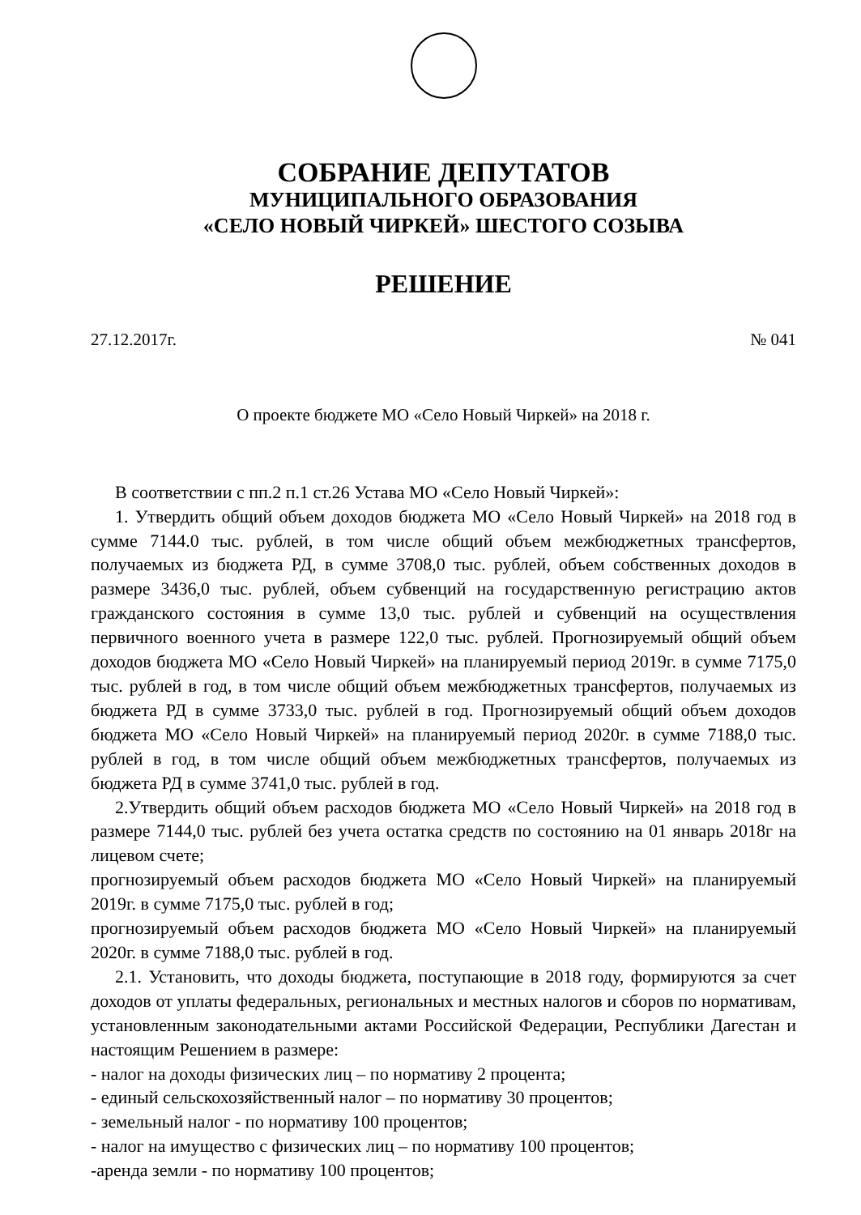СОБРАНИЕ ДЕПУТАТОВ
МУНИЦИПАЛЬНОГО ОБРАЗОВАНИЯ
«СЕЛО НОВЫЙ ЧИРКЕЙ» ШЕСТОГО СОЗЫВА
РЕШЕНИЕ
27.12.2017г. № 041
О проекте бюджете МО «Село Новый Чиркей» на 2018 г.
В соответствии с пп.2 п.1 ст.26 Устава МО «Село Новый Чиркей»:
1. Утвердить общий объем доходов бюджета МО «Село Новый Чиркей» на 2018 год в сумме 7144.0 тыс. рублей, в том числе общий объем межбюджетных трансфертов, получаемых из бюджета РД, в сумме 3708,0 тыс. рублей, объем собственных доходов в размере 3436,0 тыс. рублей, объем субвенций на государственную регистрацию актов гражданского состояния в сумме 13,0 тыс. рублей и субвенций на осуществления первичного военного учета в размере 122,0 тыс. рублей. Прогнозируемый общий объем доходов бюджета МО «Село Новый Чиркей» на планируемый период 2019г. в сумме 7175,0 тыс. рублей в год, в том числе общий объем межбюджетных трансфертов, получаемых из бюджета РД в сумме 3733,0 тыс. рублей в год. Прогнозируемый общий объем доходов бюджета МО «Село Новый Чиркей» на планируемый период 2020г. в сумме 7188,0 тыс. рублей в год, в том числе общий объем межбюджетных трансфертов, получаемых из бюджета РД в сумме 3741,0 тыс. рублей в год.
2.Утвердить общий объем расходов бюджета МО «Село Новый Чиркей» на 2018 год в размере 7144,0 тыс. рублей без учета остатка средств по состоянию на 01 январь 2018г на лицевом счете;
прогнозируемый объем расходов бюджета МО «Село Новый Чиркей» на планируемый 2019г. в сумме 7175,0 тыс. рублей в год;
прогнозируемый объем расходов бюджета МО «Село Новый Чиркей» на планируемый 2020г. в сумме 7188,0 тыс. рублей в год.
2.1. Установить, что доходы бюджета, поступающие в 2018 году, формируются за счет доходов от уплаты федеральных, региональных и местных налогов и сборов по нормативам, установленным законодательными актами Российской Федерации, Республики Дагестан и настоящим Решением в размере:
- налог на доходы физических лиц – по нормативу 2 процента;
- единый сельскохозяйственный налог – по нормативу 30 процентов;
- земельный налог - по нормативу 100 процентов;
- налог на имущество с физических лиц – по нормативу 100 процентов;
-аренда земли - по нормативу 100 процентов;